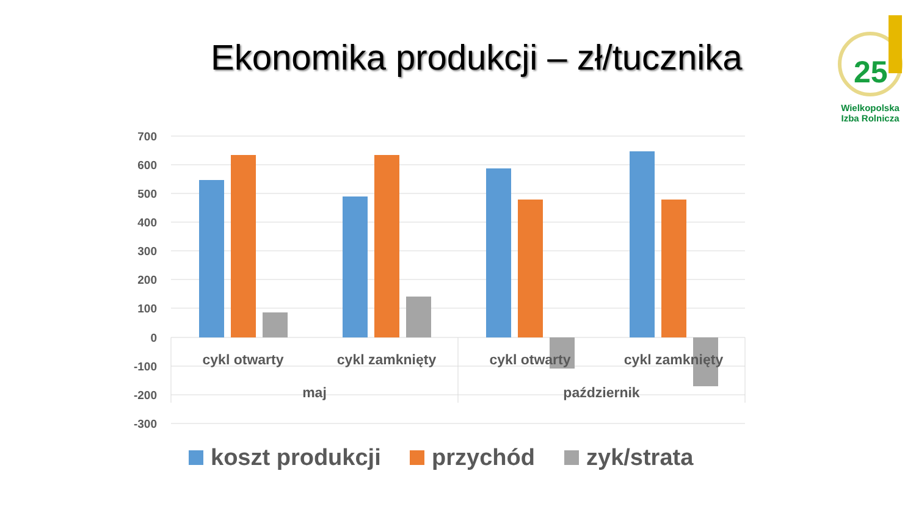Ekonomika produkcji – zł/tucznika
25
Wielkopolska
Izba Rolnicza
700
600
500
400
300
200
100
0
-100
-200
-300
cykl otwarty
cykl zamknięty
cykl otwarty
cykl zamknięty
maj
październik
koszt produkcji
przychód
zyk/strata